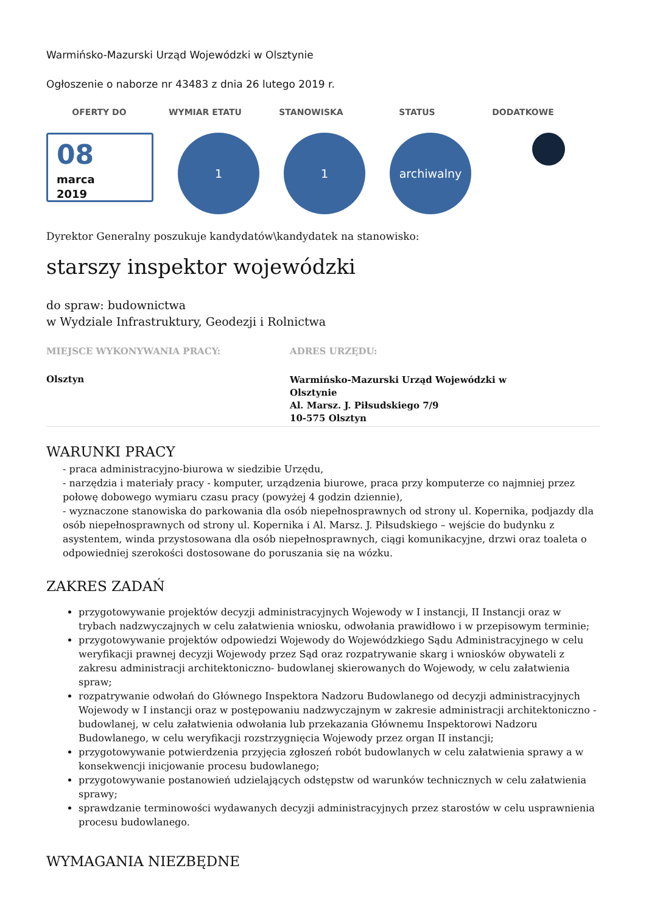Warmińsko-Mazurski Urząd Wojewódzki w Olsztynie
Ogłoszenie o naborze nr 43483 z dnia 26 lutego 2019 r.
OFERTY DO WYMIAR ETATU STANOWISKA STATUS DODATKOWE
08
marca
2019
1 1 archiwalny
Dyrektor Generalny poszukuje kandydatów\kandydatek na stanowisko:
starszy inspektor wojewódzki
do spraw: budownictwa
w Wydziale Infrastruktury, Geodezji i Rolnictwa
MIEJSCE WYKONYWANIA PRACY:
Olsztyn
ADRES URZĘDU:
Warmińsko-Mazurski Urząd Wojewódzki w Olsztynie
Al. Marsz. J. Piłsudskiego 7/9
10-575 Olsztyn
WARUNKI PRACY
- praca administracyjno-biurowa w siedzibie Urzędu,
- narzędzia i materiały pracy - komputer, urządzenia biurowe, praca przy komputerze co najmniej przez połowę dobowego wymiaru czasu pracy (powyżej 4 godzin dziennie),
- wyznaczone stanowiska do parkowania dla osób niepełnosprawnych od strony ul. Kopernika, podjazdy dla osób niepełnosprawnych od strony ul. Kopernika i Al. Marsz. J. Piłsudskiego – wejście do budynku z asystentem, winda przystosowana dla osób niepełnosprawnych, ciągi komunikacyjne, drzwi oraz toaleta o odpowiedniej szerokości dostosowane do poruszania się na wózku.
ZAKRES ZADAŃ
przygotowywanie projektów decyzji administracyjnych Wojewody w I instancji, II Instancji oraz w trybach nadzwyczajnych w celu załatwienia wniosku, odwołania prawidłowo i w przepisowym terminie;
przygotowywanie projektów odpowiedzi Wojewody do Wojewódzkiego Sądu Administracyjnego w celu weryfikacji prawnej decyzji Wojewody przez Sąd oraz rozpatrywanie skarg i wniosków obywateli z zakresu administracji architektoniczno- budowlanej skierowanych do Wojewody, w celu załatwienia spraw;
rozpatrywanie odwołań do Głównego Inspektora Nadzoru Budowlanego od decyzji administracyjnych Wojewody w I instancji oraz w postępowaniu nadzwyczajnym w zakresie administracji architektoniczno - budowlanej, w celu załatwienia odwołania lub przekazania Głównemu Inspektorowi Nadzoru Budowlanego, w celu weryfikacji rozstrzygnięcia Wojewody przez organ II instancji;
przygotowywanie potwierdzenia przyjęcia zgłoszeń robót budowlanych w celu załatwienia sprawy a w konsekwencji inicjowanie procesu budowlanego;
przygotowywanie postanowień udzielających odstępstw od warunków technicznych w celu załatwienia sprawy;
sprawdzanie terminowości wydawanych decyzji administracyjnych przez starostów w celu usprawnienia procesu budowlanego.
WYMAGANIA NIEZBĘDNE